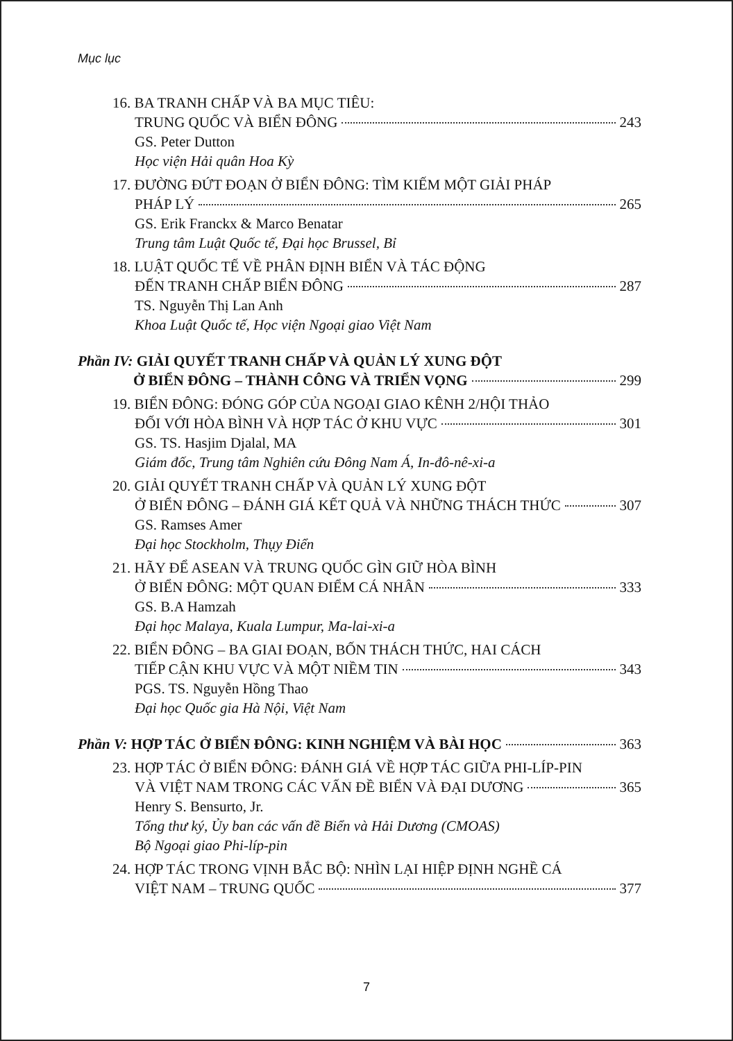Mục lục
16. BA TRANH CHẤP VÀ BA MỤC TIÊU:
TRUNG QUỐC VÀ BIỂN ĐÔNG 243
GS. Peter Dutton
Học viện Hải quân Hoa Kỳ
17. ĐƯỜNG ĐỨT ĐOẠN Ở BIỂN ĐÔNG: TÌM KIẾM MỘT GIẢI PHÁP
PHÁP LÝ 265
GS. Erik Franckx & Marco Benatar
Trung tâm Luật Quốc tế, Đại học Brussel, Bỉ
18. LUẬT QUỐC TẾ VỀ PHÂN ĐỊNH BIỂN VÀ TÁC ĐỘNG
ĐẾN TRANH CHẤP BIỂN ĐÔNG 287
TS. Nguyễn Thị Lan Anh
Khoa Luật Quốc tế, Học viện Ngoại giao Việt Nam
Phần IV: GIẢI QUYẾT TRANH CHẤP VÀ QUẢN LÝ XUNG ĐỘT
Ở BIỂN ĐÔNG – THÀNH CÔNG VÀ TRIỂN VỌNG 299
19. BIỂN ĐÔNG: ĐÓNG GÓP CỦA NGOẠI GIAO KÊNH 2/HỘI THẢO
ĐỐI VỚI HÒA BÌNH VÀ HỢP TÁC Ở KHU VỰC 301
GS. TS. Hasjim Djalal, MA
Giám đốc, Trung tâm Nghiên cứu Đông Nam Á, In-đô-nê-xi-a
20. GIẢI QUYẾT TRANH CHẤP VÀ QUẢN LÝ XUNG ĐỘT
Ở BIỂN ĐÔNG – ĐÁNH GIÁ KẾT QUẢ VÀ NHỮNG THÁCH THỨC 307
GS. Ramses Amer
Đại học Stockholm, Thụy Điển
21. HÃY ĐỂ ASEAN VÀ TRUNG QUỐC GÌN GIỮ HÒA BÌNH
Ở BIỂN ĐÔNG: MỘT QUAN ĐIỂM CÁ NHÂN 333
GS. B.A Hamzah
Đại học Malaya, Kuala Lumpur, Ma-lai-xi-a
22. BIỂN ĐÔNG – BA GIAI ĐOẠN, BỐN THÁCH THỨC, HAI CÁCH
TIẾP CẬN KHU VỰC VÀ MỘT NIỀM TIN 343
PGS. TS. Nguyễn Hồng Thao
Đại học Quốc gia Hà Nội, Việt Nam
Phần V: HỢP TÁC Ở BIỂN ĐÔNG: KINH NGHIỆM VÀ BÀI HỌC 363
23. HỢP TÁC Ở BIỂN ĐÔNG: ĐÁNH GIÁ VỀ HỢP TÁC GIỮA PHI-LÍP-PIN
VÀ VIỆT NAM TRONG CÁC VẤN ĐỀ BIỂN VÀ ĐẠI DƯƠNG 365
Henry S. Bensurto, Jr.
Tổng thư ký, Ủy ban các vấn đề Biển và Hải Dương (CMOAS)
Bộ Ngoại giao Phi-líp-pin
24. HỢP TÁC TRONG VỊNH BẮC BỘ: NHÌN LẠI HIỆP ĐỊNH NGHỀ CÁ
VIỆT NAM – TRUNG QUỐC 377
7